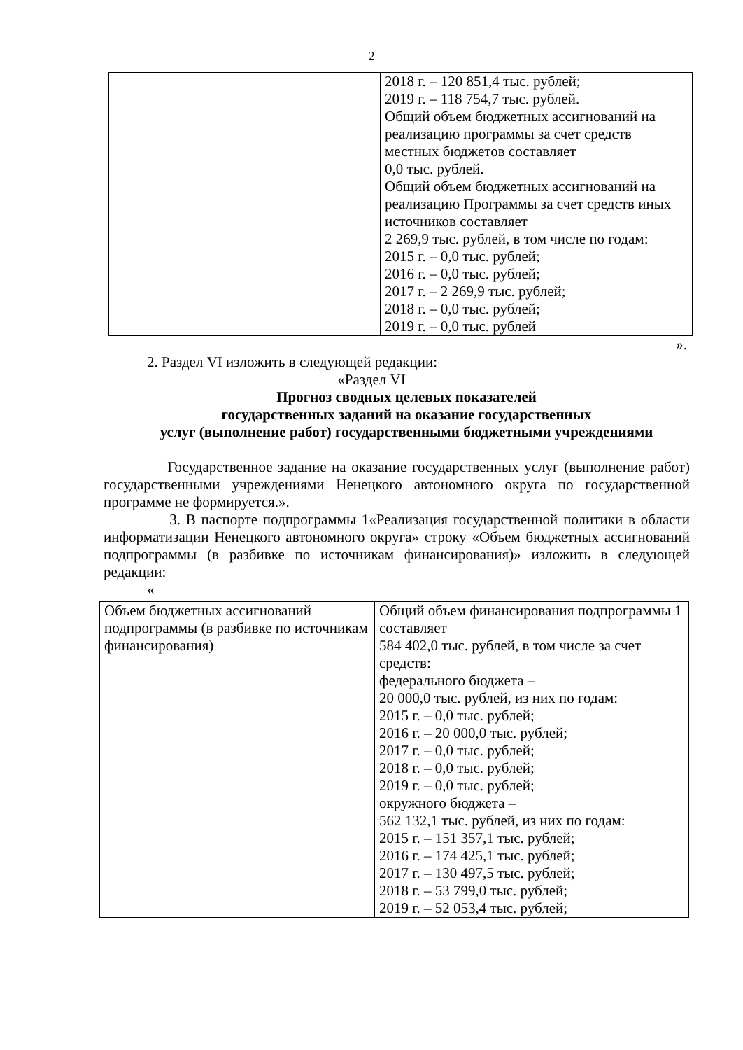2
| | 2018 г. – 120 851,4 тыс. рублей; 2019 г. – 118 754,7 тыс. рублей. Общий объем бюджетных ассигнований на реализацию программы за счет средств местных бюджетов составляет 0,0 тыс. рублей. Общий объем бюджетных ассигнований на реализацию Программы за счет средств иных источников составляет 2 269,9 тыс. рублей, в том числе по годам: 2015 г. – 0,0 тыс. рублей; 2016 г. – 0,0 тыс. рублей; 2017 г. – 2 269,9 тыс. рублей; 2018 г. – 0,0 тыс. рублей; 2019 г. – 0,0 тыс. рублей |
».
2. Раздел VI изложить в следующей редакции:
«Раздел VI
Прогноз сводных целевых показателей
государственных заданий на оказание государственных
услуг (выполнение работ) государственными бюджетными учреждениями
Государственное задание на оказание государственных услуг (выполнение работ) государственными учреждениями Ненецкого автономного округа по государственной программе не формируется.».
3. В паспорте подпрограммы 1«Реализация государственной политики в области информатизации Ненецкого автономного округа» строку «Объем бюджетных ассигнований подпрограммы (в разбивке по источникам финансирования)» изложить в следующей редакции:
«
| Объем бюджетных ассигнований подпрограммы (в разбивке по источникам финансирования) | Общий объем финансирования подпрограммы 1 составляет 584 402,0 тыс. рублей, в том числе за счет средств: федерального бюджета – 20 000,0 тыс. рублей, из них по годам: 2015 г. – 0,0 тыс. рублей; 2016 г. – 20 000,0 тыс. рублей; 2017 г. – 0,0 тыс. рублей; 2018 г. – 0,0 тыс. рублей; 2019 г. – 0,0 тыс. рублей; окружного бюджета – 562 132,1 тыс. рублей, из них по годам: 2015 г. – 151 357,1 тыс. рублей; 2016 г. – 174 425,1 тыс. рублей; 2017 г. – 130 497,5 тыс. рублей; 2018 г. – 53 799,0 тыс. рублей; 2019 г. – 52 053,4 тыс. рублей; |